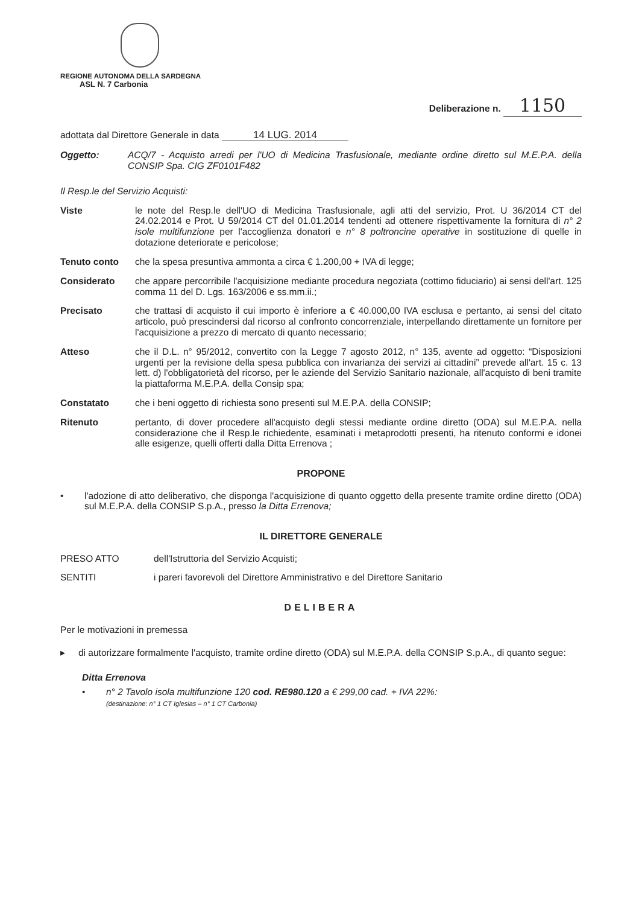REGIONE AUTONOMA DELLA SARDEGNA
ASL N. 7 Carbonia
Deliberazione n. 1150
adottata dal Direttore Generale in data 14 LUG. 2014
Oggetto: ACQ/7 - Acquisto arredi per l'UO di Medicina Trasfusionale, mediante ordine diretto sul M.E.P.A. della CONSIP Spa. CIG ZF0101F482
Il Resp.le del Servizio Acquisti:
Viste le note del Resp.le dell'UO di Medicina Trasfusionale, agli atti del servizio, Prot. U 36/2014 CT del 24.02.2014 e Prot. U 59/2014 CT del 01.01.2014 tendenti ad ottenere rispettivamente la fornitura di n° 2 isole multifunzione per l'accoglienza donatori e n° 8 poltroncine operative in sostituzione di quelle in dotazione deteriorate e pericolose;
Tenuto conto che la spesa presuntiva ammonta a circa € 1.200,00 + IVA di legge;
Considerato che appare percorribile l'acquisizione mediante procedura negoziata (cottimo fiduciario) ai sensi dell'art. 125 comma 11 del D. Lgs. 163/2006 e ss.mm.ii.;
Precisato che trattasi di acquisto il cui importo è inferiore a € 40.000,00 IVA esclusa e pertanto, ai sensi del citato articolo, può prescindersi dal ricorso al confronto concorrenziale, interpellando direttamente un fornitore per l'acquisizione a prezzo di mercato di quanto necessario;
Atteso che il D.L. n° 95/2012, convertito con la Legge 7 agosto 2012, n° 135, avente ad oggetto: “Disposizioni urgenti per la revisione della spesa pubblica con invarianza dei servizi ai cittadini” prevede all'art. 15 c. 13 lett. d) l'obbligatorietà del ricorso, per le aziende del Servizio Sanitario nazionale, all'acquisto di beni tramite la piattaforma M.E.P.A. della Consip spa;
Constatato che i beni oggetto di richiesta sono presenti sul M.E.P.A. della CONSIP;
Ritenuto pertanto, di dover procedere all'acquisto degli stessi mediante ordine diretto (ODA) sul M.E.P.A. nella considerazione che il Resp.le richiedente, esaminati i metaprodotti presenti, ha ritenuto conformi e idonei alle esigenze, quelli offerti dalla Ditta Errenova ;
PROPONE
• l'adozione di atto deliberativo, che disponga l'acquisizione di quanto oggetto della presente tramite ordine diretto (ODA) sul M.E.P.A. della CONSIP S.p.A., presso la Ditta Errenova;
IL DIRETTORE GENERALE
PRESO ATTO dell'Istruttoria del Servizio Acquisti;
SENTITI i pareri favorevoli del Direttore Amministrativo e del Direttore Sanitario
DELIBERA
Per le motivazioni in premessa
▸ di autorizzare formalmente l'acquisto, tramite ordine diretto (ODA) sul M.E.P.A. della CONSIP S.p.A., di quanto segue:
Ditta Errenova
• n° 2 Tavolo isola multifunzione 120 cod. RE980.120 a € 299,00 cad. + IVA 22%:
(destinazione: n° 1 CT Iglesias – n° 1 CT Carbonia)